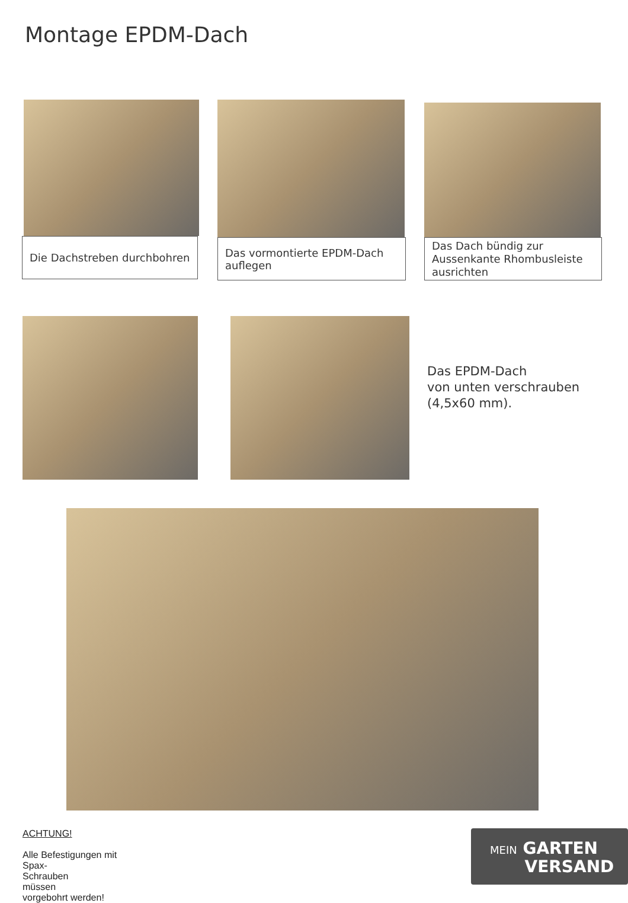Montage EPDM-Dach
Die Dachstreben durchbohren Das vormontierte EPDM-Dach auflegen
Das Dach bündig zur Aussenkante Rhombusleiste ausrichten
Das EPDM-Dach
von unten verschrauben
(4,5x60 mm).
ACHTUNG!
Alle Befestigungen mit
Spax-
Schrauben
müssen
vorgebohrt werden!
MEIN GARTEN
VERSAND